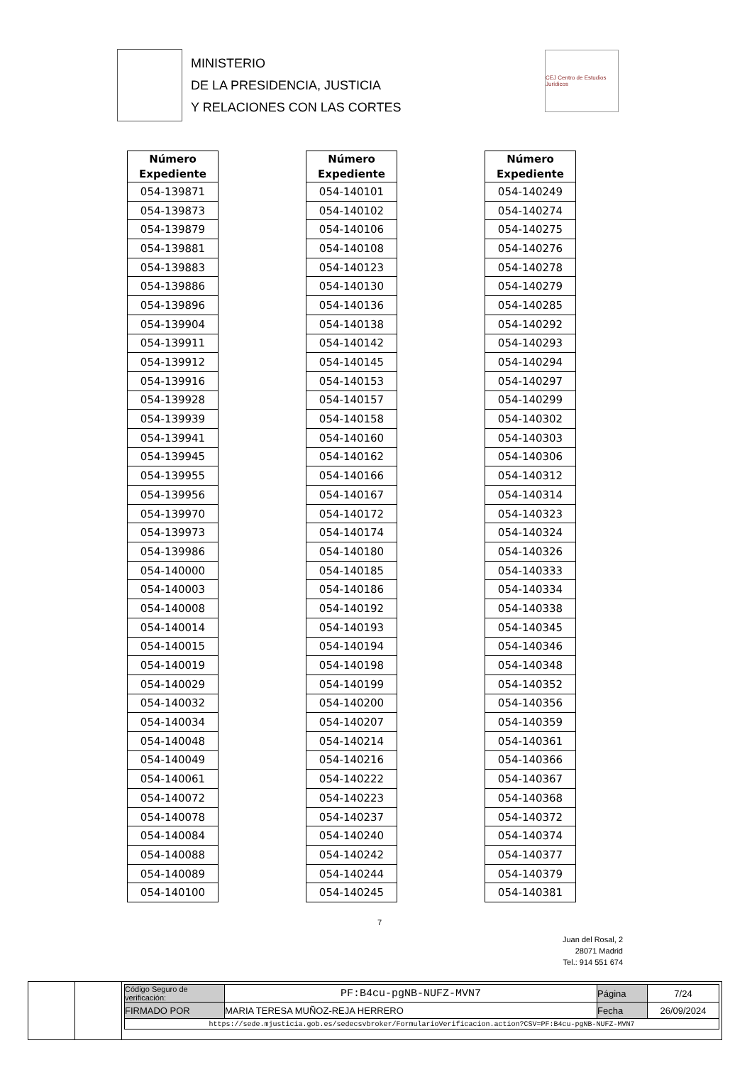MINISTERIO
DE LA PRESIDENCIA, JUSTICIA
Y RELACIONES CON LAS CORTES
CEJ Centro de Estudios Jurídicos
| Número Expediente |
| --- |
| 054-139871 |
| 054-139873 |
| 054-139879 |
| 054-139881 |
| 054-139883 |
| 054-139886 |
| 054-139896 |
| 054-139904 |
| 054-139911 |
| 054-139912 |
| 054-139916 |
| 054-139928 |
| 054-139939 |
| 054-139941 |
| 054-139945 |
| 054-139955 |
| 054-139956 |
| 054-139970 |
| 054-139973 |
| 054-139986 |
| 054-140000 |
| 054-140003 |
| 054-140008 |
| 054-140014 |
| 054-140015 |
| 054-140019 |
| 054-140029 |
| 054-140032 |
| 054-140034 |
| 054-140048 |
| 054-140049 |
| 054-140061 |
| 054-140072 |
| 054-140078 |
| 054-140084 |
| 054-140088 |
| 054-140089 |
| 054-140100 |
| Número Expediente |
| --- |
| 054-140101 |
| 054-140102 |
| 054-140106 |
| 054-140108 |
| 054-140123 |
| 054-140130 |
| 054-140136 |
| 054-140138 |
| 054-140142 |
| 054-140145 |
| 054-140153 |
| 054-140157 |
| 054-140158 |
| 054-140160 |
| 054-140162 |
| 054-140166 |
| 054-140167 |
| 054-140172 |
| 054-140174 |
| 054-140180 |
| 054-140185 |
| 054-140186 |
| 054-140192 |
| 054-140193 |
| 054-140194 |
| 054-140198 |
| 054-140199 |
| 054-140200 |
| 054-140207 |
| 054-140214 |
| 054-140216 |
| 054-140222 |
| 054-140223 |
| 054-140237 |
| 054-140240 |
| 054-140242 |
| 054-140244 |
| 054-140245 |
| Número Expediente |
| --- |
| 054-140249 |
| 054-140274 |
| 054-140275 |
| 054-140276 |
| 054-140278 |
| 054-140279 |
| 054-140285 |
| 054-140292 |
| 054-140293 |
| 054-140294 |
| 054-140297 |
| 054-140299 |
| 054-140302 |
| 054-140303 |
| 054-140306 |
| 054-140312 |
| 054-140314 |
| 054-140323 |
| 054-140324 |
| 054-140326 |
| 054-140333 |
| 054-140334 |
| 054-140338 |
| 054-140345 |
| 054-140346 |
| 054-140348 |
| 054-140352 |
| 054-140356 |
| 054-140359 |
| 054-140361 |
| 054-140366 |
| 054-140367 |
| 054-140368 |
| 054-140372 |
| 054-140374 |
| 054-140377 |
| 054-140379 |
| 054-140381 |
7
Juan del Rosal, 2
28071 Madrid
Tel.: 914 551 674
| Código Seguro de verificación: | PF:B4cu-pgNB-NUFZ-MVN7 | Página | 7/24 |
| FIRMADO POR | MARIA TERESA MUÑOZ-REJA HERRERO | Fecha | 26/09/2024 |
| https://sede.mjusticia.gob.es/sedecsvbroker/FormularioVerificacion.action?CSV=PF:B4cu-pgNB-NUFZ-MVN7 | | | |